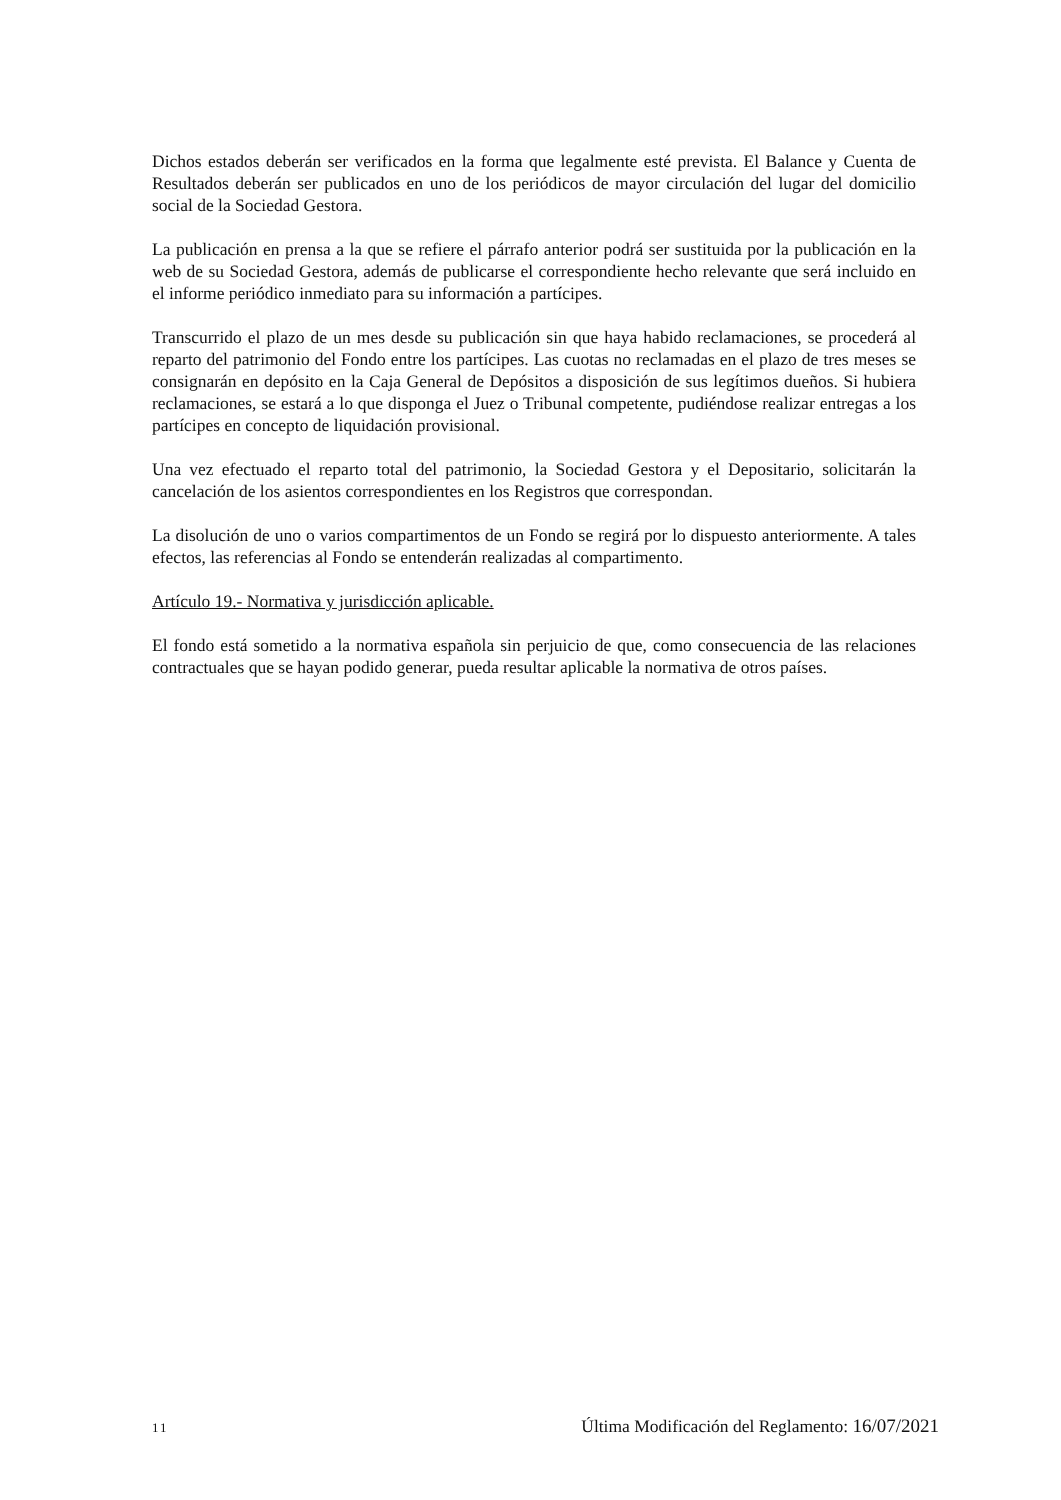Dichos estados deberán ser verificados en la forma que legalmente esté prevista. El Balance y Cuenta de Resultados deberán ser publicados en uno de los periódicos de mayor circulación del lugar del domicilio social de la Sociedad Gestora.
La publicación en prensa a la que se refiere el párrafo anterior podrá ser sustituida por la publicación en la web de su Sociedad Gestora, además de publicarse el correspondiente hecho relevante que será incluido en el informe periódico inmediato para su información a partícipes.
Transcurrido el plazo de un mes desde su publicación sin que haya habido reclamaciones, se procederá al reparto del patrimonio del Fondo entre los partícipes. Las cuotas no reclamadas en el plazo de tres meses se consignarán en depósito en la Caja General de Depósitos a disposición de sus legítimos dueños. Si hubiera reclamaciones, se estará a lo que disponga el Juez o Tribunal competente, pudiéndose realizar entregas a los partícipes en concepto de liquidación provisional.
Una vez efectuado el reparto total del patrimonio, la Sociedad Gestora y el Depositario, solicitarán la cancelación de los asientos correspondientes en los Registros que correspondan.
La disolución de uno o varios compartimentos de un Fondo se regirá por lo dispuesto anteriormente. A tales efectos, las referencias al Fondo se entenderán realizadas al compartimento.
Artículo 19.- Normativa y jurisdicción aplicable.
El fondo está sometido a la normativa española sin perjuicio de que, como consecuencia de las relaciones contractuales que se hayan podido generar, pueda resultar aplicable la normativa de otros países.
11 Última Modificación del Reglamento: 16/07/2021